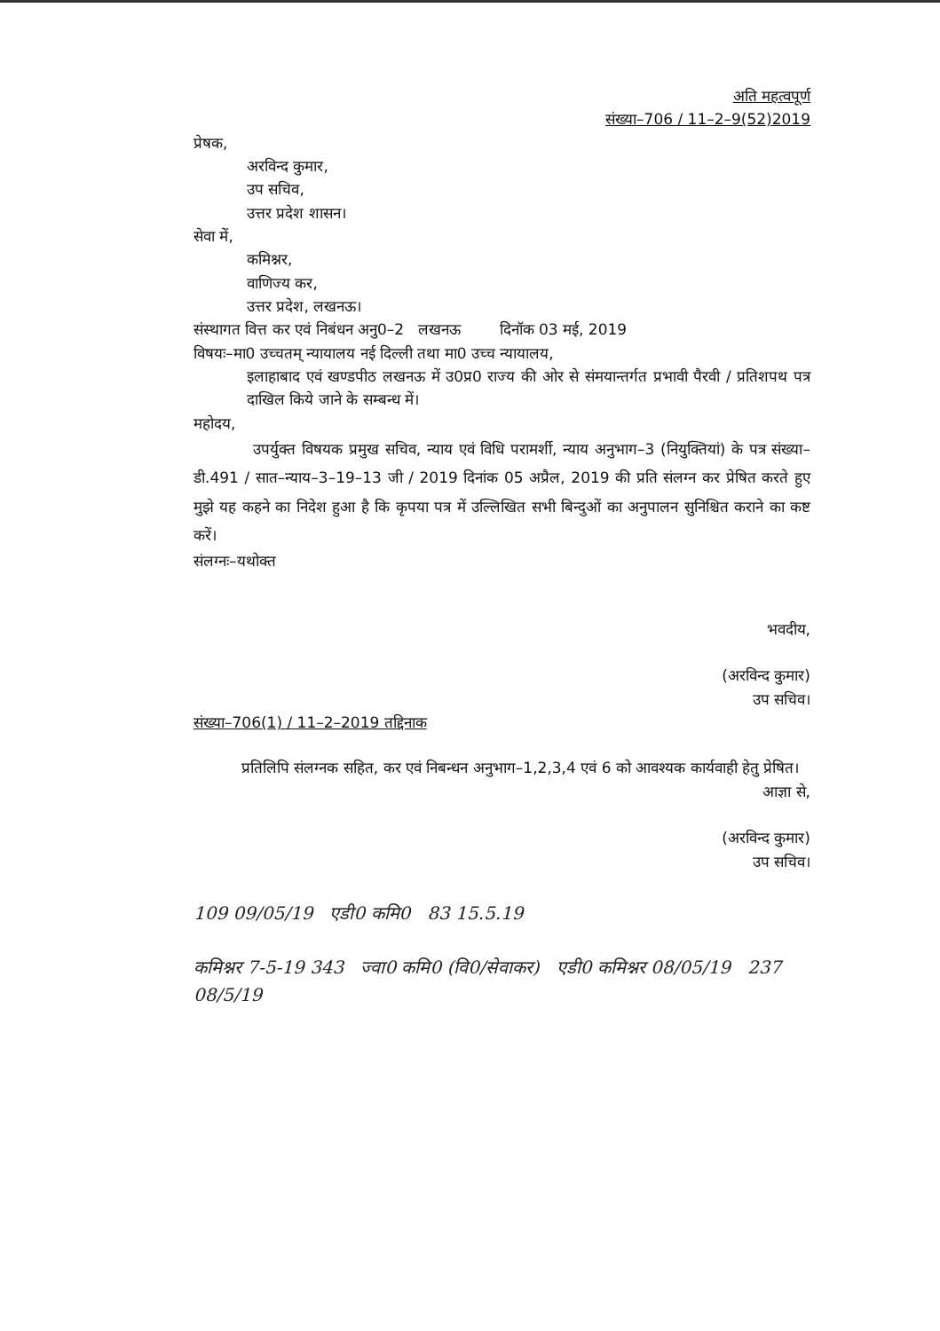अति महत्वपूर्ण
संख्या–706 / 11–2–9(52)2019
प्रेषक,
अरविन्द कुमार,
उप सचिव,
उत्तर प्रदेश शासन।
सेवा में,
कमिश्नर,
वाणिज्य कर,
उत्तर प्रदेश, लखनऊ।
संस्थागत वित्त कर एवं निबंधन अनु0–2 लखनऊ दिनॉक 03 मई, 2019
विषयः–मा0 उच्चतम् न्यायालय नई दिल्ली तथा मा0 उच्च न्यायालय,
इलाहाबाद एवं खण्डपीठ लखनऊ में उ0प्र0 राज्य की ओर से संमयान्तर्गत प्रभावी पैरवी / प्रतिशपथ पत्र दाखिल किये जाने के सम्बन्ध में।
महोदय,
उपर्युक्त विषयक प्रमुख सचिव, न्याय एवं विधि परामर्शी, न्याय अनुभाग–3 (नियुक्तियां) के पत्र संख्या–डी.491 / सात–न्याय–3–19–13 जी / 2019 दिनांक 05 अप्रैल, 2019 की प्रति संलग्न कर प्रेषित करते हुए मुझे यह कहने का निदेश हुआ है कि कृपया पत्र में उल्लिखित सभी बिन्दुओं का अनुपालन सुनिश्चित कराने का कष्ट करें।
संलग्नः–यथोक्त
भवदीय,
(अरविन्द कुमार)
उप सचिव।
संख्या–706(1) / 11–2–2019 तद्दिनाक
प्रतिलिपि संलग्नक सहित, कर एवं निबन्धन अनुभाग–1,2,3,4 एवं 6 को आवश्यक कार्यवाही हेतु प्रेषित।
आज्ञा से,
(अरविन्द कुमार)
उप सचिव।
109 09/05/19 एडी0 कमि0 83 15.5.19
कमिश्नर 7-5-19 343 ज्वा0 कमि0 (वि0/सेवाकर) एडी0 कमिश्नर 08/05/19 237 08/5/19